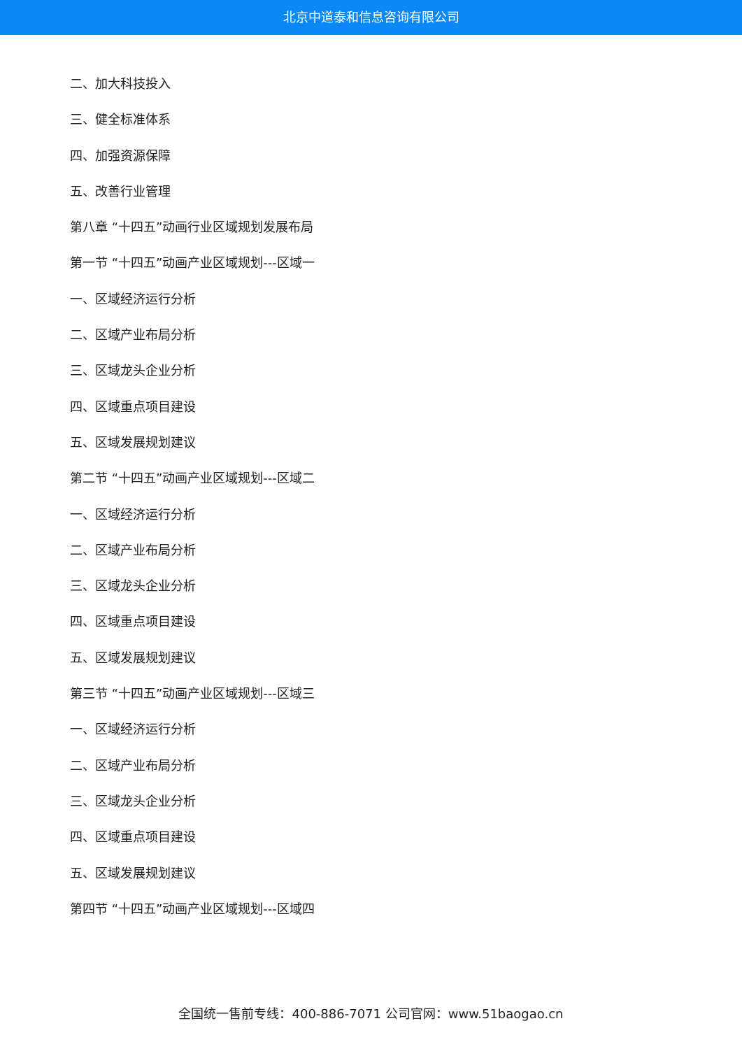北京中道泰和信息咨询有限公司
二、加大科技投入
三、健全标准体系
四、加强资源保障
五、改善行业管理
第八章 “十四五”动画行业区域规划发展布局
第一节 “十四五”动画产业区域规划---区域一
一、区域经济运行分析
二、区域产业布局分析
三、区域龙头企业分析
四、区域重点项目建设
五、区域发展规划建议
第二节 “十四五”动画产业区域规划---区域二
一、区域经济运行分析
二、区域产业布局分析
三、区域龙头企业分析
四、区域重点项目建设
五、区域发展规划建议
第三节 “十四五”动画产业区域规划---区域三
一、区域经济运行分析
二、区域产业布局分析
三、区域龙头企业分析
四、区域重点项目建设
五、区域发展规划建议
第四节 “十四五”动画产业区域规划---区域四
全国统一售前专线：400-886-7071 公司官网：www.51baogao.cn